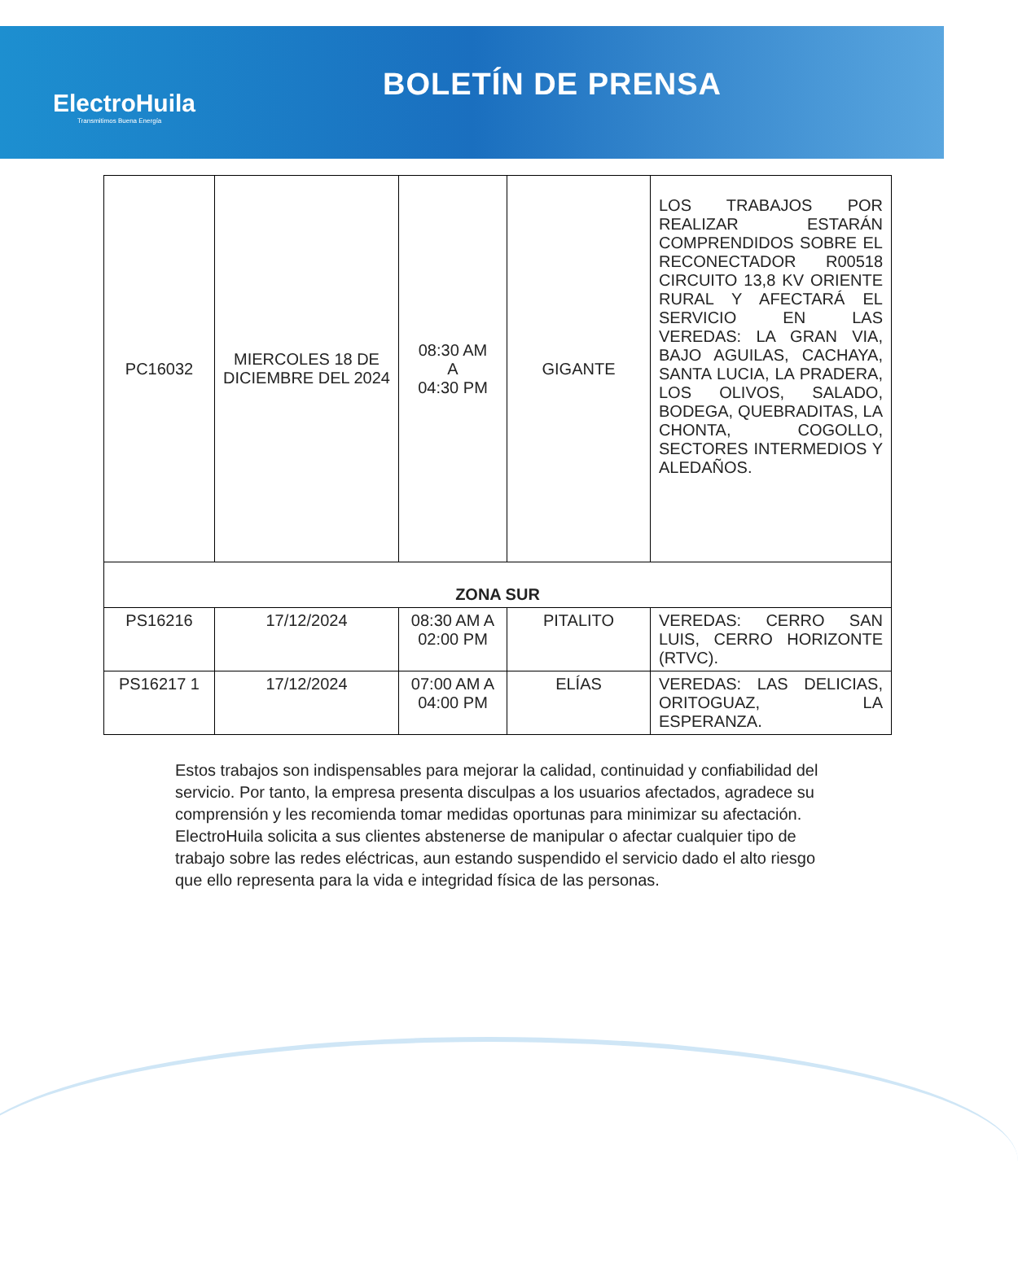ElectroHuila
Transmitimos Buena Energía
BOLETÍN DE PRENSA
| PC16032 | MIERCOLES 18 DE DICIEMBRE DEL 2024 | 08:30 AM A 04:30 PM | GIGANTE | LOS TRABAJOS POR REALIZAR ESTARÁN COMPRENDIDOS SOBRE EL RECONECTADOR R00518 CIRCUITO 13,8 KV ORIENTE RURAL Y AFECTARÁ EL SERVICIO EN LAS VEREDAS: LA GRAN VIA, BAJO AGUILAS, CACHAYA, SANTA LUCIA, LA PRADERA, LOS OLIVOS, SALADO, BODEGA, QUEBRADITAS, LA CHONTA, COGOLLO, SECTORES INTERMEDIOS Y ALEDAÑOS. |
| ZONA SUR | | | | |
| PS16216 | 17/12/2024 | 08:30 AM A 02:00 PM | PITALITO | VEREDAS: CERRO SAN LUIS, CERRO HORIZONTE (RTVC). |
| PS16217 1 | 17/12/2024 | 07:00 AM A 04:00 PM | ELÍAS | VEREDAS: LAS DELICIAS, ORITOGUAZ, LA ESPERANZA. |
Estos trabajos son indispensables para mejorar la calidad, continuidad y confiabilidad del servicio. Por tanto, la empresa presenta disculpas a los usuarios afectados, agradece su comprensión y les recomienda tomar medidas oportunas para minimizar su afectación.
ElectroHuila solicita a sus clientes abstenerse de manipular o afectar cualquier tipo de trabajo sobre las redes eléctricas, aun estando suspendido el servicio dado el alto riesgo que ello representa para la vida e integridad física de las personas.